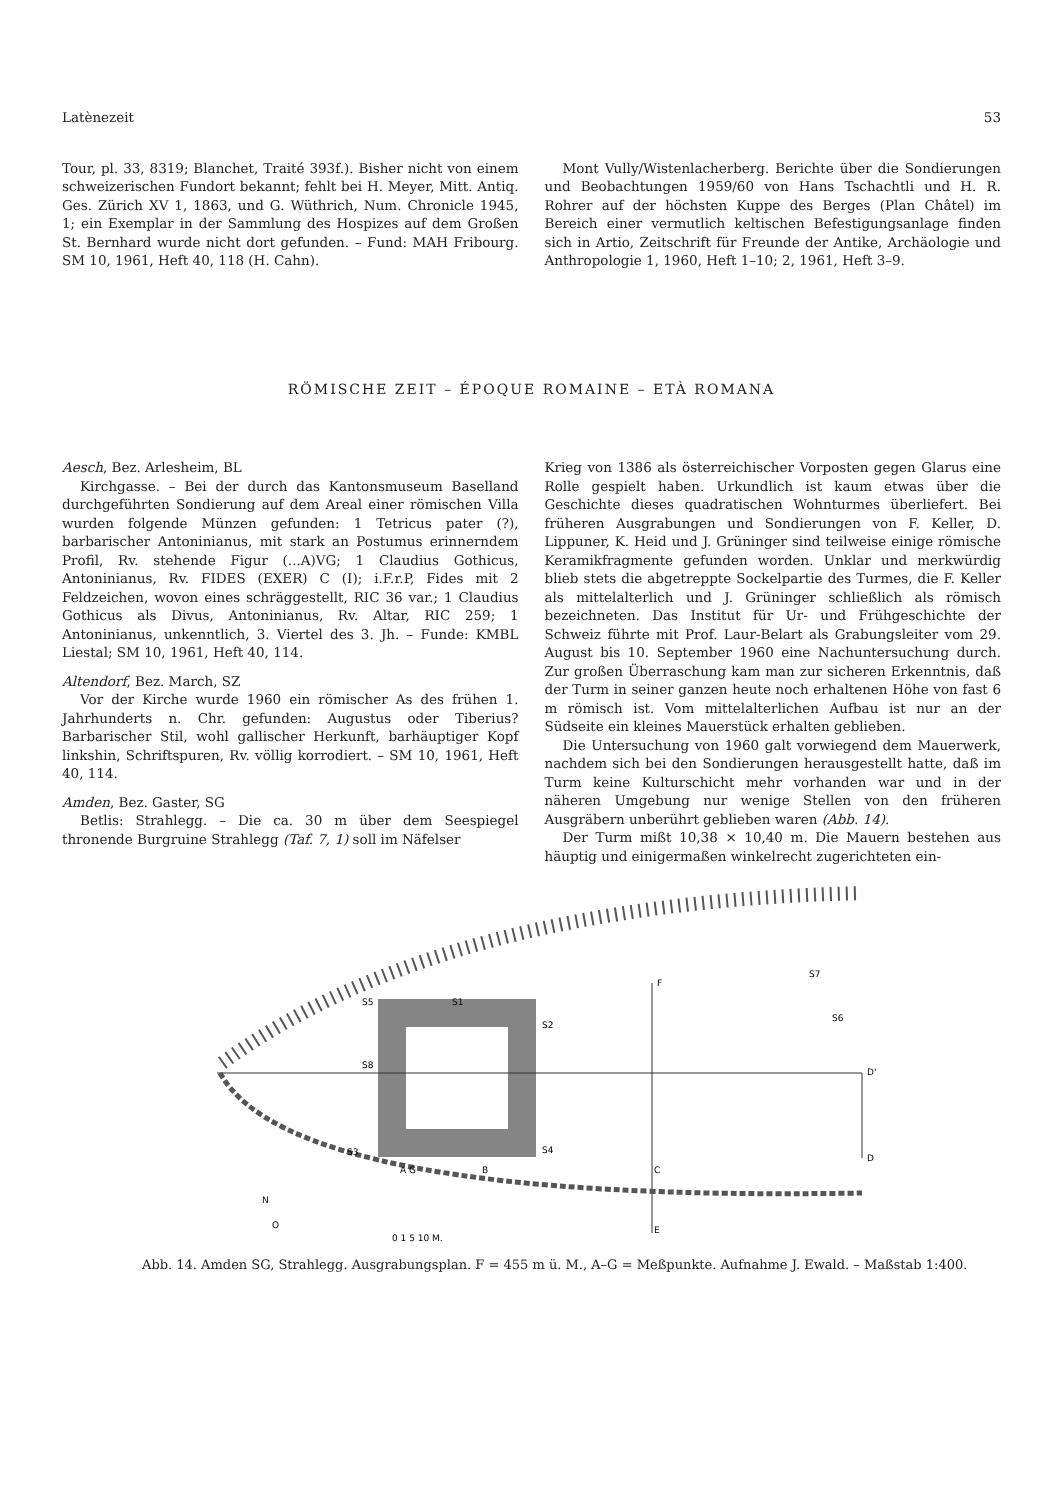Latènezeit 53
Tour, pl. 33, 8319; Blanchet, Traité 393f.). Bisher nicht von einem schweizerischen Fundort bekannt; fehlt bei H. Meyer, Mitt. Antiq. Ges. Zürich XV 1, 1863, und G. Wüthrich, Num. Chronicle 1945, 1; ein Exemplar in der Sammlung des Hospizes auf dem Großen St. Bernhard wurde nicht dort gefunden. – Fund: MAH Fribourg. SM 10, 1961, Heft 40, 118 (H. Cahn).
Mont Vully/Wistenlacherberg. Berichte über die Sondierungen und Beobachtungen 1959/60 von Hans Tschachtli und H. R. Rohrer auf der höchsten Kuppe des Berges (Plan Châtel) im Bereich einer vermutlich keltischen Befestigungsanlage finden sich in Artio, Zeitschrift für Freunde der Antike, Archäologie und Anthropologie 1, 1960, Heft 1–10; 2, 1961, Heft 3–9.
RÖMISCHE ZEIT – ÉPOQUE ROMAINE – ETÀ ROMANA
Aesch, Bez. Arlesheim, BL
Kirchgasse. – Bei der durch das Kantonsmuseum Baselland durchgeführten Sondierung auf dem Areal einer römischen Villa wurden folgende Münzen gefunden: 1 Tetricus pater (?), barbarischer Antoninianus, mit stark an Postumus erinnerndem Profil, Rv. stehende Figur (...A)VG; 1 Claudius Gothicus, Antoninianus, Rv. FIDES (EXER) C (I); i.F.r.P, Fides mit 2 Feldzeichen, wovon eines schräggestellt, RIC 36 var.; 1 Claudius Gothicus als Divus, Antoninianus, Rv. Altar, RIC 259; 1 Antoninianus, unkenntlich, 3. Viertel des 3. Jh. – Funde: KMBL Liestal; SM 10, 1961, Heft 40, 114.
Altendorf, Bez. March, SZ
Vor der Kirche wurde 1960 ein römischer As des frühen 1. Jahrhunderts n. Chr. gefunden: Augustus oder Tiberius? Barbarischer Stil, wohl gallischer Herkunft, barhäuptiger Kopf linkshin, Schriftspuren, Rv. völlig korrodiert. – SM 10, 1961, Heft 40, 114.
Amden, Bez. Gaster, SG
Betlis: Strahlegg. – Die ca. 30 m über dem Seespiegel thronende Burgruine Strahlegg (Taf. 7, 1) soll im Näfelser
Krieg von 1386 als österreichischer Vorposten gegen Glarus eine Rolle gespielt haben. Urkundlich ist kaum etwas über die Geschichte dieses quadratischen Wohnturmes überliefert. Bei früheren Ausgrabungen und Sondierungen von F. Keller, D. Lippuner, K. Heid und J. Grüninger sind teilweise einige römische Keramikfragmente gefunden worden. Unklar und merkwürdig blieb stets die abgetreppte Sockelpartie des Turmes, die F. Keller als mittelalterlich und J. Grüninger schließlich als römisch bezeichneten. Das Institut für Ur- und Frühgeschichte der Schweiz führte mit Prof. Laur-Belart als Grabungsleiter vom 29. August bis 10. September 1960 eine Nachuntersuchung durch. Zur großen Überraschung kam man zur sicheren Erkenntnis, daß der Turm in seiner ganzen heute noch erhaltenen Höhe von fast 6 m römisch ist. Vom mittelalterlichen Aufbau ist nur an der Südseite ein kleines Mauerstück erhalten geblieben.
Die Untersuchung von 1960 galt vorwiegend dem Mauerwerk, nachdem sich bei den Sondierungen herausgestellt hatte, daß im Turm keine Kulturschicht mehr vorhanden war und in der näheren Umgebung nur wenige Stellen von den früheren Ausgräbern unberührt geblieben waren (Abb. 14).
Der Turm mißt 10,38 × 10,40 m. Die Mauern bestehen aus häuptig und einigermaßen winkelrecht zugerichteten ein-
S5
S1
S2
S8
S3
S4
S7
S6
F
D'
D
C
E
A G
B
N
O
0 1 5 10 M.
Abb. 14. Amden SG, Strahlegg. Ausgrabungsplan. F = 455 m ü. M., A–G = Meßpunkte. Aufnahme J. Ewald. – Maßstab 1:400.